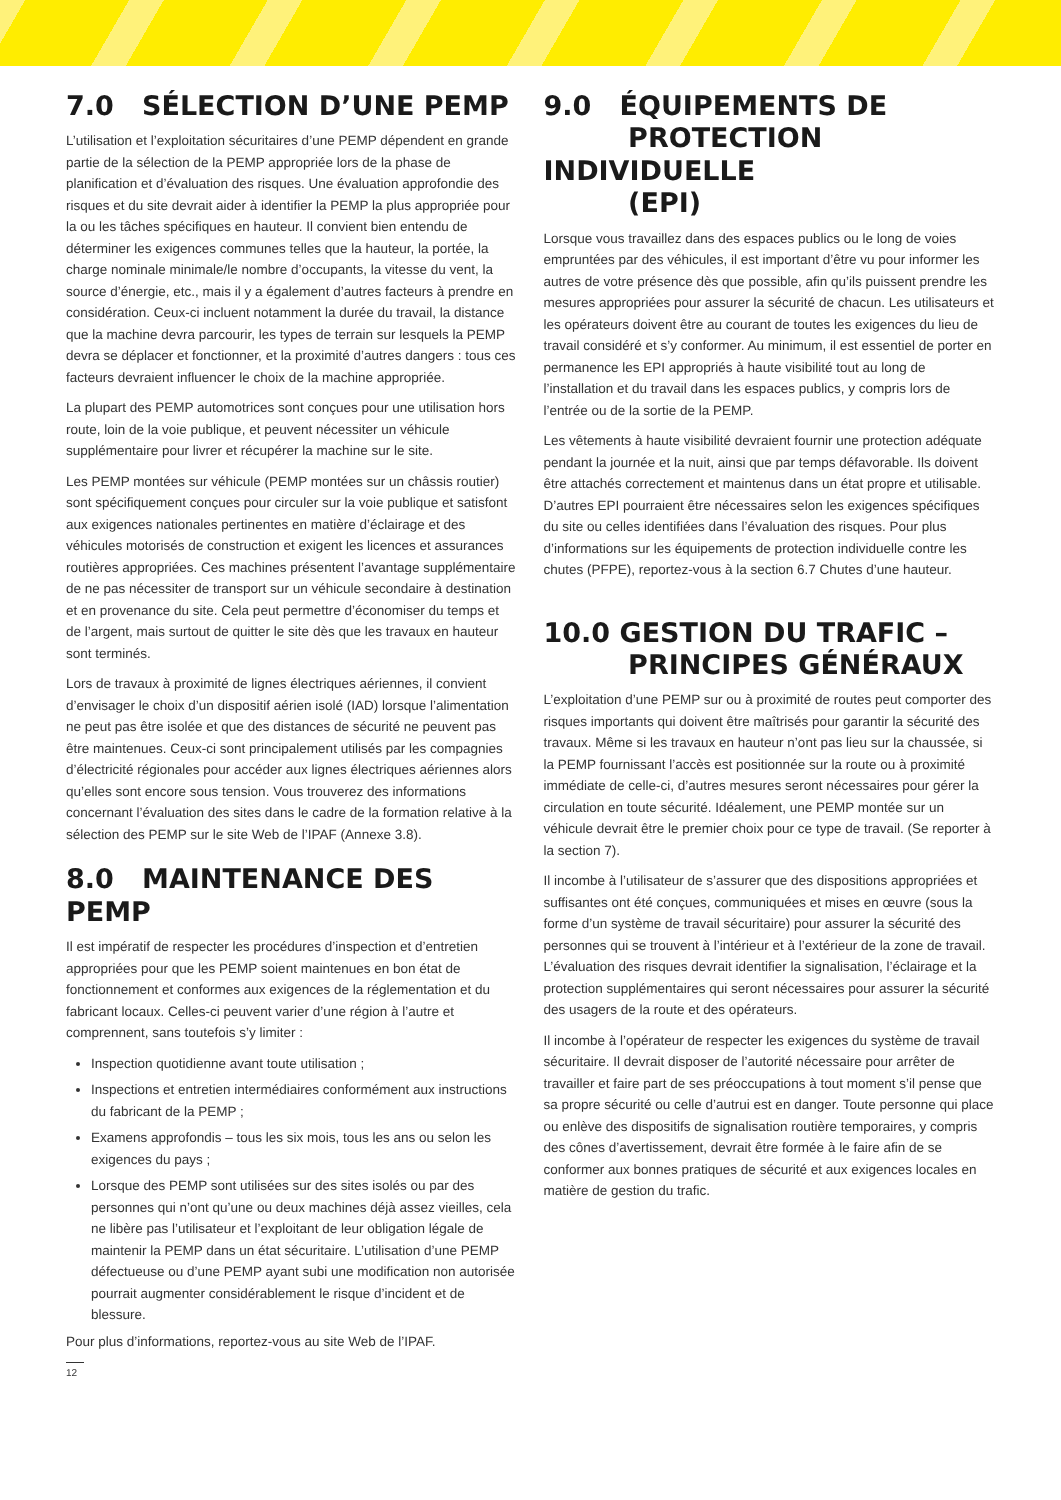7.0 SÉLECTION D’UNE PEMP
L’utilisation et l’exploitation sécuritaires d’une PEMP dépendent en grande partie de la sélection de la PEMP appropriée lors de la phase de planification et d’évaluation des risques. Une évaluation approfondie des risques et du site devrait aider à identifier la PEMP la plus appropriée pour la ou les tâches spécifiques en hauteur. Il convient bien entendu de déterminer les exigences communes telles que la hauteur, la portée, la charge nominale minimale/le nombre d’occupants, la vitesse du vent, la source d’énergie, etc., mais il y a également d’autres facteurs à prendre en considération. Ceux-ci incluent notamment la durée du travail, la distance que la machine devra parcourir, les types de terrain sur lesquels la PEMP devra se déplacer et fonctionner, et la proximité d’autres dangers : tous ces facteurs devraient influencer le choix de la machine appropriée.
La plupart des PEMP automotrices sont conçues pour une utilisation hors route, loin de la voie publique, et peuvent nécessiter un véhicule supplémentaire pour livrer et récupérer la machine sur le site.
Les PEMP montées sur véhicule (PEMP montées sur un châssis routier) sont spécifiquement conçues pour circuler sur la voie publique et satisfont aux exigences nationales pertinentes en matière d’éclairage et des véhicules motorisés de construction et exigent les licences et assurances routières appropriées. Ces machines présentent l’avantage supplémentaire de ne pas nécessiter de transport sur un véhicule secondaire à destination et en provenance du site. Cela peut permettre d’économiser du temps et de l’argent, mais surtout de quitter le site dès que les travaux en hauteur sont terminés.
Lors de travaux à proximité de lignes électriques aériennes, il convient d’envisager le choix d’un dispositif aérien isolé (IAD) lorsque l’alimentation ne peut pas être isolée et que des distances de sécurité ne peuvent pas être maintenues. Ceux-ci sont principalement utilisés par les compagnies d’électricité régionales pour accéder aux lignes électriques aériennes alors qu’elles sont encore sous tension. Vous trouverez des informations concernant l’évaluation des sites dans le cadre de la formation relative à la sélection des PEMP sur le site Web de l’IPAF (Annexe 3.8).
8.0 MAINTENANCE DES PEMP
Il est impératif de respecter les procédures d’inspection et d’entretien appropriées pour que les PEMP soient maintenues en bon état de fonctionnement et conformes aux exigences de la réglementation et du fabricant locaux. Celles-ci peuvent varier d’une région à l’autre et comprennent, sans toutefois s’y limiter :
Inspection quotidienne avant toute utilisation ;
Inspections et entretien intermédiaires conformément aux instructions du fabricant de la PEMP ;
Examens approfondis – tous les six mois, tous les ans ou selon les exigences du pays ;
Lorsque des PEMP sont utilisées sur des sites isolés ou par des personnes qui n’ont qu’une ou deux machines déjà assez vieilles, cela ne libère pas l’utilisateur et l’exploitant de leur obligation légale de maintenir la PEMP dans un état sécuritaire. L’utilisation d’une PEMP défectueuse ou d’une PEMP ayant subi une modification non autorisée pourrait augmenter considérablement le risque d’incident et de blessure.
Pour plus d’informations, reportez-vous au site Web de l’IPAF.
12
9.0 ÉQUIPEMENTS DE
PROTECTION INDIVIDUELLE
(EPI)
Lorsque vous travaillez dans des espaces publics ou le long de voies empruntées par des véhicules, il est important d’être vu pour informer les autres de votre présence dès que possible, afin qu’ils puissent prendre les mesures appropriées pour assurer la sécurité de chacun. Les utilisateurs et les opérateurs doivent être au courant de toutes les exigences du lieu de travail considéré et s’y conformer. Au minimum, il est essentiel de porter en permanence les EPI appropriés à haute visibilité tout au long de l’installation et du travail dans les espaces publics, y compris lors de l’entrée ou de la sortie de la PEMP.
Les vêtements à haute visibilité devraient fournir une protection adéquate pendant la journée et la nuit, ainsi que par temps défavorable. Ils doivent être attachés correctement et maintenus dans un état propre et utilisable. D’autres EPI pourraient être nécessaires selon les exigences spécifiques du site ou celles identifiées dans l’évaluation des risques. Pour plus d’informations sur les équipements de protection individuelle contre les chutes (PFPE), reportez-vous à la section 6.7 Chutes d’une hauteur.
10.0 GESTION DU TRAFIC –
PRINCIPES GÉNÉRAUX
L’exploitation d’une PEMP sur ou à proximité de routes peut comporter des risques importants qui doivent être maîtrisés pour garantir la sécurité des travaux. Même si les travaux en hauteur n’ont pas lieu sur la chaussée, si la PEMP fournissant l’accès est positionnée sur la route ou à proximité immédiate de celle-ci, d’autres mesures seront nécessaires pour gérer la circulation en toute sécurité. Idéalement, une PEMP montée sur un véhicule devrait être le premier choix pour ce type de travail. (Se reporter à la section 7).
Il incombe à l’utilisateur de s’assurer que des dispositions appropriées et suffisantes ont été conçues, communiquées et mises en œuvre (sous la forme d’un système de travail sécuritaire) pour assurer la sécurité des personnes qui se trouvent à l’intérieur et à l’extérieur de la zone de travail. L’évaluation des risques devrait identifier la signalisation, l’éclairage et la protection supplémentaires qui seront nécessaires pour assurer la sécurité des usagers de la route et des opérateurs.
Il incombe à l’opérateur de respecter les exigences du système de travail sécuritaire. Il devrait disposer de l’autorité nécessaire pour arrêter de travailler et faire part de ses préoccupations à tout moment s’il pense que sa propre sécurité ou celle d’autrui est en danger. Toute personne qui place ou enlève des dispositifs de signalisation routière temporaires, y compris des cônes d’avertissement, devrait être formée à le faire afin de se conformer aux bonnes pratiques de sécurité et aux exigences locales en matière de gestion du trafic.